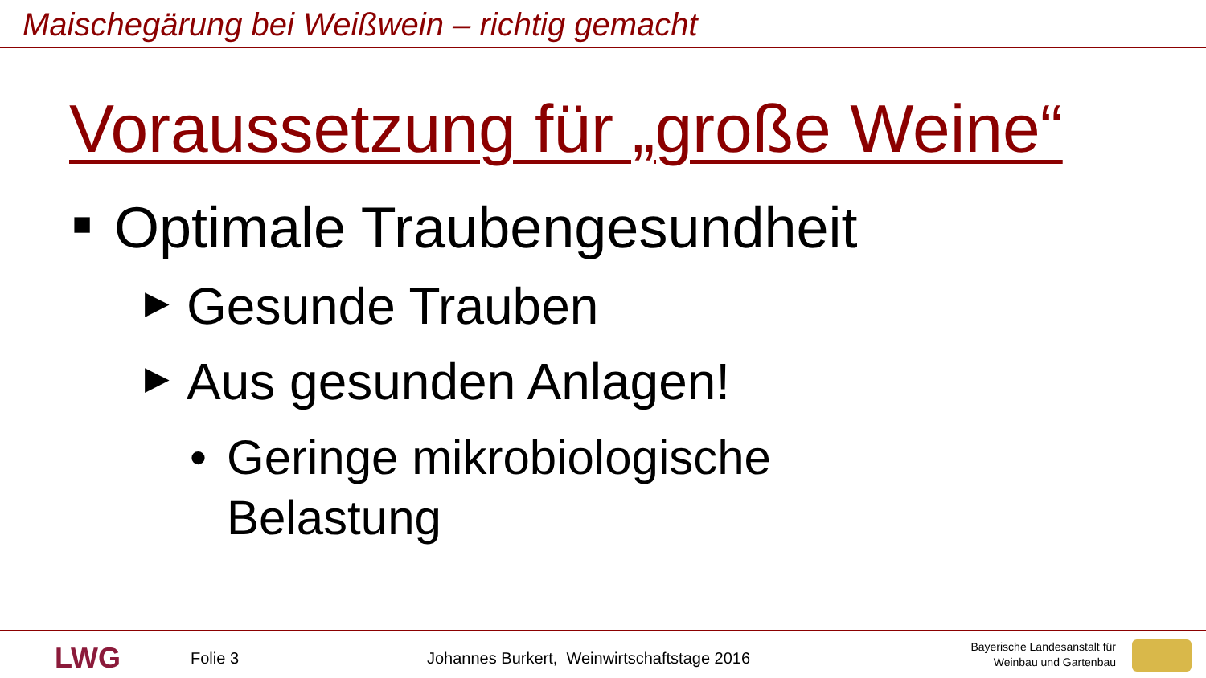Maischegärung bei Weißwein – richtig gemacht
Voraussetzung für „große Weine“
■ Optimale Traubengesundheit
▶ Gesunde Trauben
▶ Aus gesunden Anlagen!
• Geringe mikrobiologische
Belastung
LWG Folie 3
Johannes Burkert, Weinwirtschaftstage 2016
Bayerische Landesanstalt für
Weinbau und Gartenbau